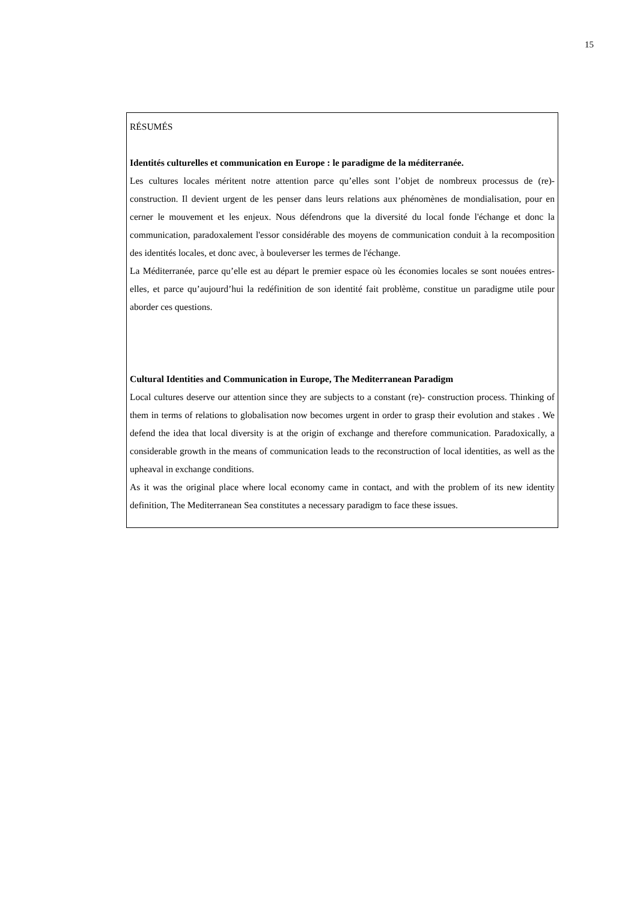15
RÉSUMÉS
Identités culturelles et communication en Europe : le paradigme de la méditerranée.
Les cultures locales méritent notre attention parce qu’elles sont l’objet de nombreux processus de (re)-construction. Il devient urgent de les penser dans leurs relations aux phénomènes de mondialisation, pour en cerner le mouvement et les enjeux. Nous défendrons que la diversité du local fonde l'échange et donc la communication, paradoxalement l'essor considérable des moyens de communication conduit à la recomposition des identités locales, et donc avec, à bouleverser les termes de l'échange.
La Méditerranée, parce qu’elle est au départ le premier espace où les économies locales se sont nouées entres-elles, et parce qu’aujourd’hui la redéfinition de son identité fait problème, constitue un paradigme utile pour aborder ces questions.
Cultural Identities and Communication in Europe, The Mediterranean Paradigm
Local cultures deserve our attention since they are subjects to a constant (re)- construction process. Thinking of them in terms of relations to globalisation now becomes urgent in order to grasp their evolution and stakes . We defend the idea that local diversity is at the origin of exchange and therefore communication. Paradoxically, a considerable growth in the means of communication leads to the reconstruction of local identities, as well as the upheaval in exchange conditions.
As it was the original place where local economy came in contact, and with the problem of its new identity definition, The Mediterranean Sea constitutes a necessary paradigm to face these issues.